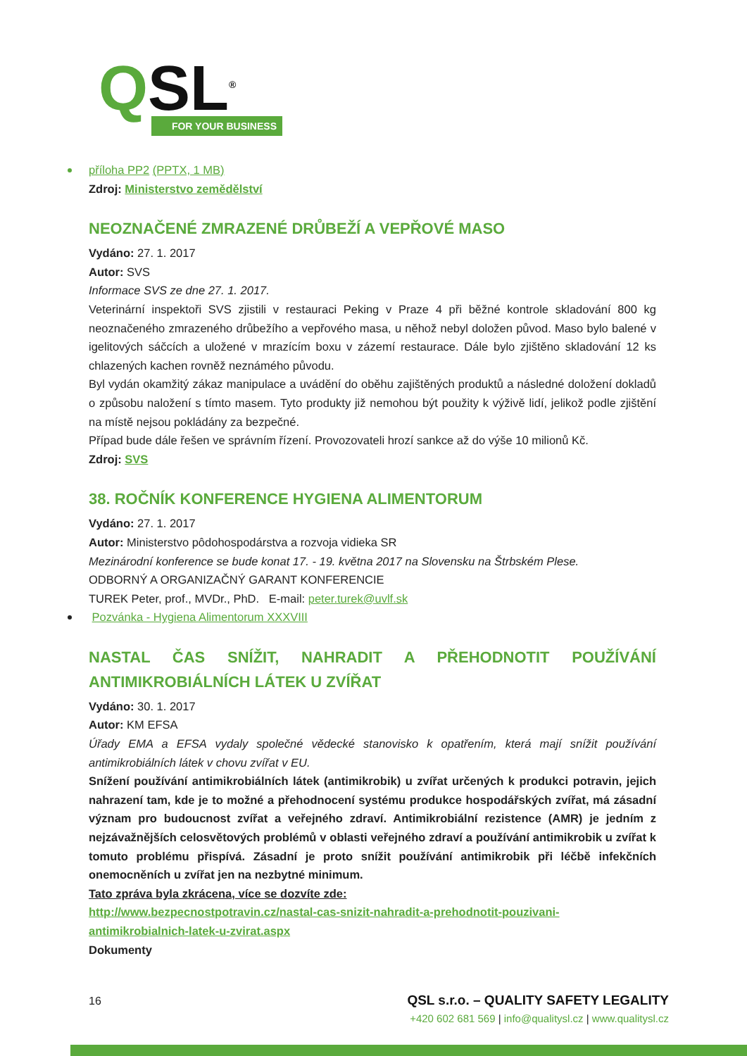QSL<sup>®</sup>
FOR YOUR BUSINESS
příloha PP2 (PPTX, 1 MB)
Zdroj: Ministerstvo zemědělství
NEOZNAČENÉ ZMRAZENÉ DRŮBEŽÍ A VEPŘOVÉ MASO
Vydáno: 27. 1. 2017
Autor: SVS
Informace SVS ze dne 27. 1. 2017.
Veterinární inspektoři SVS zjistili v restauraci Peking v Praze 4 při běžné kontrole skladování 800 kg neoznačeného zmrazeného drůbežího a vepřového masa, u něhož nebyl doložen původ. Maso bylo balené v igelitových sáčcích a uložené v mrazícím boxu v zázemí restaurace. Dále bylo zjištěno skladování 12 ks chlazených kachen rovněž neznámého původu.
Byl vydán okamžitý zákaz manipulace a uvádění do oběhu zajištěných produktů a následné doložení dokladů o způsobu naložení s tímto masem. Tyto produkty již nemohou být použity k výživě lidí, jelikož podle zjištění na místě nejsou pokládány za bezpečné.
Případ bude dále řešen ve správním řízení. Provozovateli hrozí sankce až do výše 10 milionů Kč.
Zdroj: SVS
38. ROČNÍK KONFERENCE HYGIENA ALIMENTORUM
Vydáno: 27. 1. 2017
Autor: Ministerstvo pôdohospodárstva a rozvoja vidieka SR
Mezinárodní konference se bude konat 17. - 19. května 2017 na Slovensku na Štrbském Plese.
ODBORNÝ A ORGANIZAČNÝ GARANT KONFERENCIE
TUREK Peter, prof., MVDr., PhD. E-mail: peter.turek@uvlf.sk
Pozvánka - Hygiena Alimentorum XXXVIII
NASTAL ČAS SNÍŽIT, NAHRADIT A PŘEHODNOTIT POUŽÍVÁNÍ ANTIMIKROBIÁLNÍCH LÁTEK U ZVÍŘAT
Vydáno: 30. 1. 2017
Autor: KM EFSA
Úřady EMA a EFSA vydaly společné vědecké stanovisko k opatřením, která mají snížit používání antimikrobiálních látek v chovu zvířat v EU.
Snížení používání antimikrobiálních látek (antimikrobik) u zvířat určených k produkci potravin, jejich nahrazení tam, kde je to možné a přehodnocení systému produkce hospodářských zvířat, má zásadní význam pro budoucnost zvířat a veřejného zdraví. Antimikrobiální rezistence (AMR) je jedním z nejzávažnějších celosvětových problémů v oblasti veřejného zdraví a používání antimikrobik u zvířat k tomuto problému přispívá. Zásadní je proto snížit používání antimikrobik při léčbě infekčních onemocněních u zvířat jen na nezbytné minimum.
Tato zpráva byla zkrácena, více se dozvíte zde:
http://www.bezpecnostpotravin.cz/nastal-cas-snizit-nahradit-a-prehodnotit-pouzivani-antimikrobialnich-latek-u-zvirat.aspx
Dokumenty
16 QSL s.r.o. – QUALITY SAFETY LEGALITY
+420 602 681 569 | info@qualitysl.cz | www.qualitysl.cz